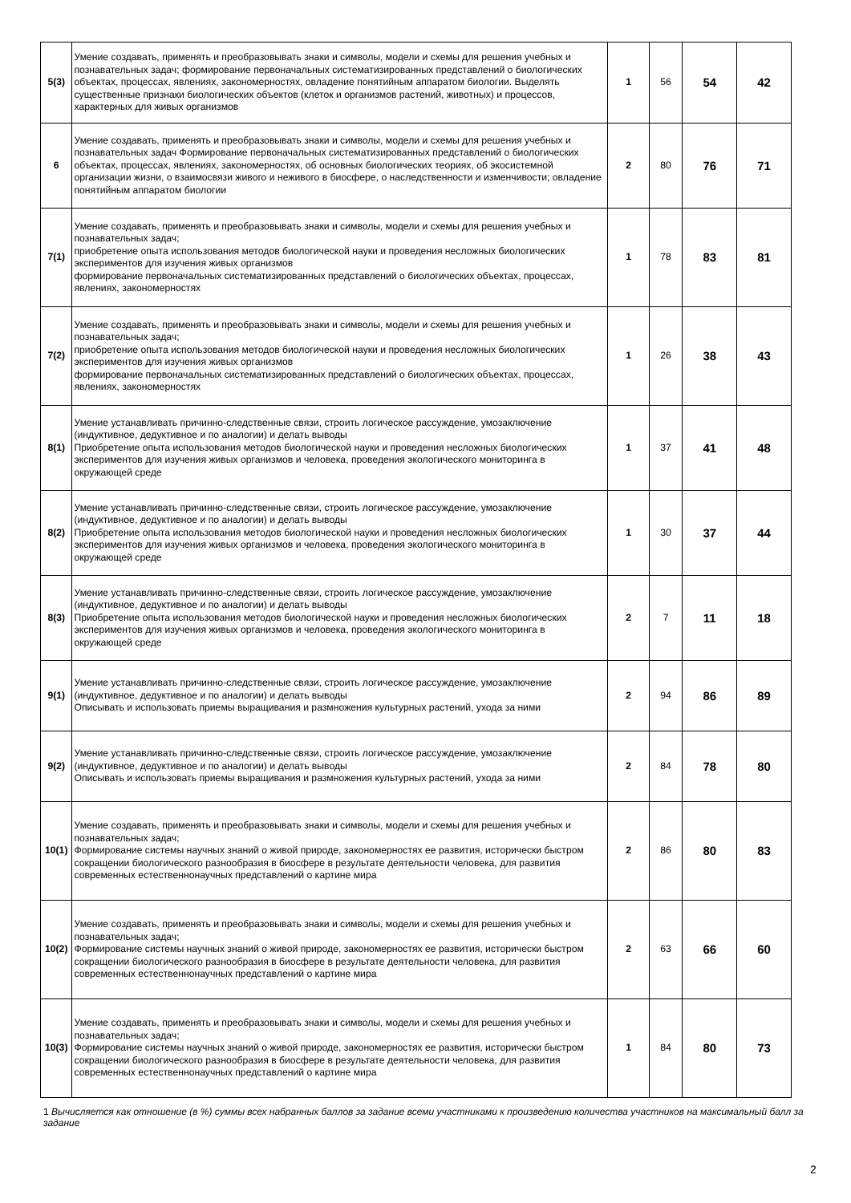| 5(3) | Умение создавать, применять и преобразовывать знаки и символы, модели и схемы для решения учебных и познавательных задач; формирование первоначальных систематизированных представлений о биологических объектах, процессах, явлениях, закономерностях, овладение понятийным аппаратом биологии. Выделять существенные признаки биологических объектов (клеток и организмов растений, животных) и процессов, характерных для живых организмов | 1 | 56 | 54 | 42 |
| 6 | Умение создавать, применять и преобразовывать знаки и символы, модели и схемы для решения учебных и познавательных задач Формирование первоначальных систематизированных представлений о биологических объектах, процессах, явлениях, закономерностях, об основных биологических теориях, об экосистемной организации жизни, о взаимосвязи живого и неживого в биосфере, о наследственности и изменчивости; овладение понятийным аппаратом биологии | 2 | 80 | 76 | 71 |
| 7(1) | Умение создавать, применять и преобразовывать знаки и символы, модели и схемы для решения учебных и познавательных задач; приобретение опыта использования методов биологической науки и проведения несложных биологических экспериментов для изучения живых организмов формирование первоначальных систематизированных представлений о биологических объектах, процессах, явлениях, закономерностях | 1 | 78 | 83 | 81 |
| 7(2) | Умение создавать, применять и преобразовывать знаки и символы, модели и схемы для решения учебных и познавательных задач; приобретение опыта использования методов биологической науки и проведения несложных биологических экспериментов для изучения живых организмов формирование первоначальных систематизированных представлений о биологических объектах, процессах, явлениях, закономерностях | 1 | 26 | 38 | 43 |
| 8(1) | Умение устанавливать причинно-следственные связи, строить логическое рассуждение, умозаключение (индуктивное, дедуктивное и по аналогии) и делать выводы Приобретение опыта использования методов биологической науки и проведения несложных биологических экспериментов для изучения живых организмов и человека, проведения экологического мониторинга в окружающей среде | 1 | 37 | 41 | 48 |
| 8(2) | Умение устанавливать причинно-следственные связи, строить логическое рассуждение, умозаключение (индуктивное, дедуктивное и по аналогии) и делать выводы Приобретение опыта использования методов биологической науки и проведения несложных биологических экспериментов для изучения живых организмов и человека, проведения экологического мониторинга в окружающей среде | 1 | 30 | 37 | 44 |
| 8(3) | Умение устанавливать причинно-следственные связи, строить логическое рассуждение, умозаключение (индуктивное, дедуктивное и по аналогии) и делать выводы Приобретение опыта использования методов биологической науки и проведения несложных биологических экспериментов для изучения живых организмов и человека, проведения экологического мониторинга в окружающей среде | 2 | 7 | 11 | 18 |
| 9(1) | Умение устанавливать причинно-следственные связи, строить логическое рассуждение, умозаключение (индуктивное, дедуктивное и по аналогии) и делать выводы Описывать и использовать приемы выращивания и размножения культурных растений, ухода за ними | 2 | 94 | 86 | 89 |
| 9(2) | Умение устанавливать причинно-следственные связи, строить логическое рассуждение, умозаключение (индуктивное, дедуктивное и по аналогии) и делать выводы Описывать и использовать приемы выращивания и размножения культурных растений, ухода за ними | 2 | 84 | 78 | 80 |
| 10(1) | Умение создавать, применять и преобразовывать знаки и символы, модели и схемы для решения учебных и познавательных задач; Формирование системы научных знаний о живой природе, закономерностях ее развития, исторически быстром сокращении биологического разнообразия в биосфере в результате деятельности человека, для развития современных естественнонаучных представлений о картине мира | 2 | 86 | 80 | 83 |
| 10(2) | Умение создавать, применять и преобразовывать знаки и символы, модели и схемы для решения учебных и познавательных задач; Формирование системы научных знаний о живой природе, закономерностях ее развития, исторически быстром сокращении биологического разнообразия в биосфере в результате деятельности человека, для развития современных естественнонаучных представлений о картине мира | 2 | 63 | 66 | 60 |
| 10(3) | Умение создавать, применять и преобразовывать знаки и символы, модели и схемы для решения учебных и познавательных задач; Формирование системы научных знаний о живой природе, закономерностях ее развития, исторически быстром сокращении биологического разнообразия в биосфере в результате деятельности человека, для развития современных естественнонаучных представлений о картине мира | 1 | 84 | 80 | 73 |
1 Вычисляется как отношение (в %) суммы всех набранных баллов за задание всеми участниками к произведению количества участников на максимальный балл за задание
2